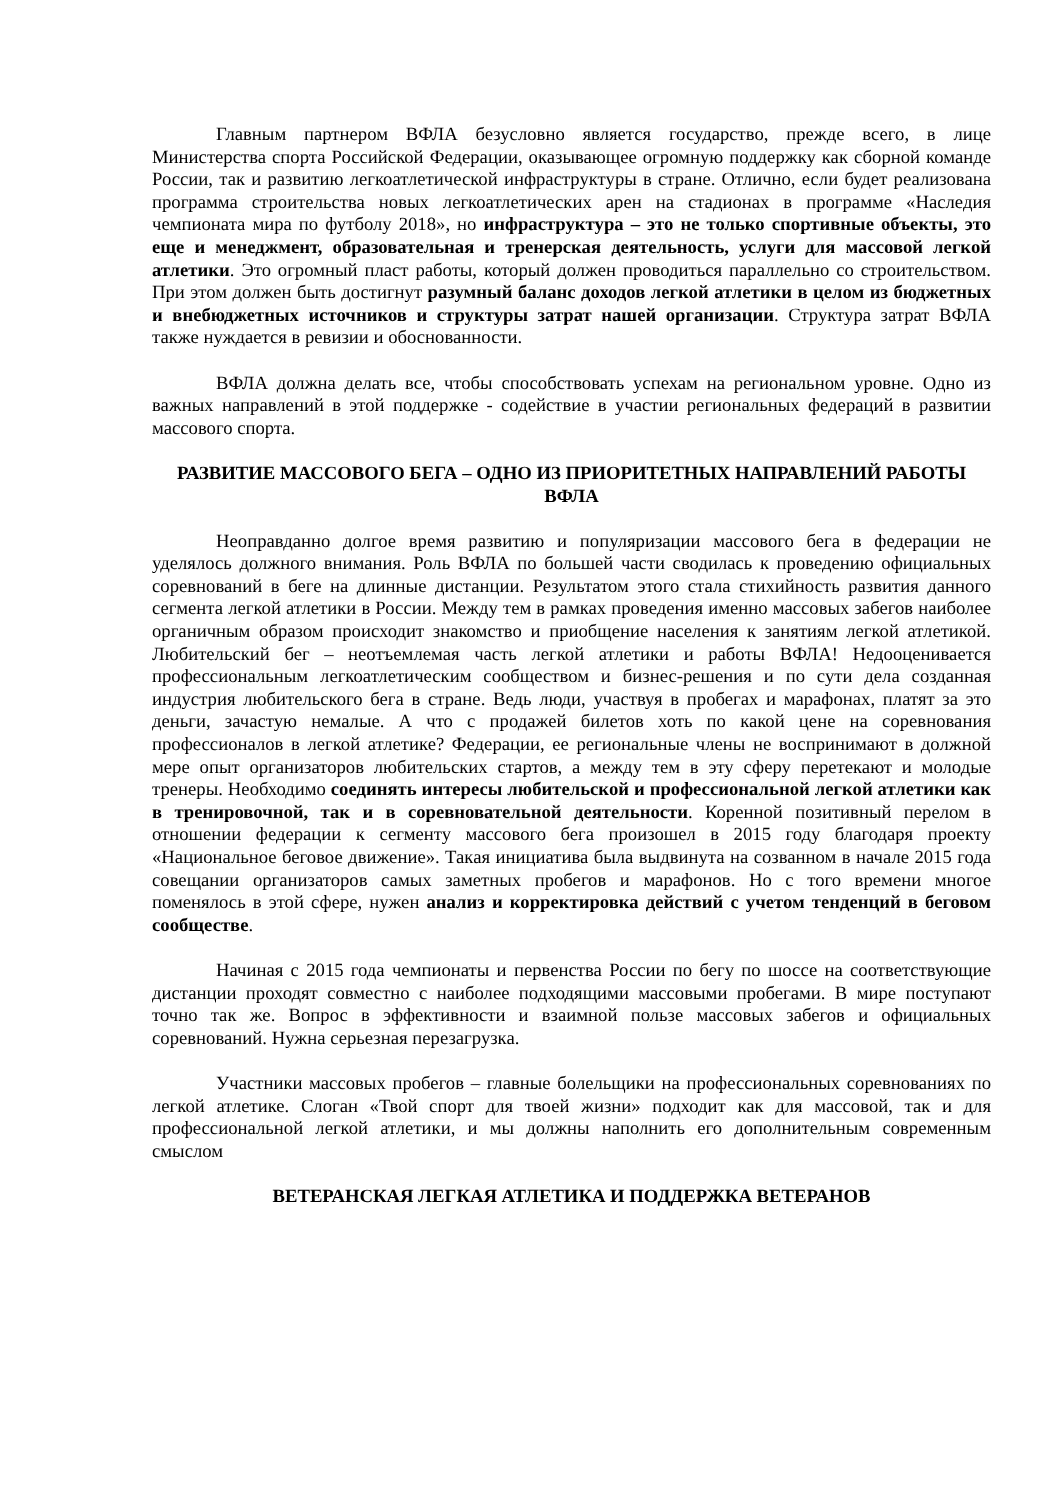Главным партнером ВФЛА безусловно является государство, прежде всего, в лице Министерства спорта Российской Федерации, оказывающее огромную поддержку как сборной команде России, так и развитию легкоатлетической инфраструктуры в стране. Отлично, если будет реализована программа строительства новых легкоатлетических арен на стадионах в программе «Наследия чемпионата мира по футболу 2018», но инфраструктура – это не только спортивные объекты, это еще и менеджмент, образовательная и тренерская деятельность, услуги для массовой легкой атлетики. Это огромный пласт работы, который должен проводиться параллельно со строительством. При этом должен быть достигнут разумный баланс доходов легкой атлетики в целом из бюджетных и внебюджетных источников и структуры затрат нашей организации. Структура затрат ВФЛА также нуждается в ревизии и обоснованности.
ВФЛА должна делать все, чтобы способствовать успехам на региональном уровне. Одно из важных направлений в этой поддержке - содействие в участии региональных федераций в развитии массового спорта.
РАЗВИТИЕ МАССОВОГО БЕГА – ОДНО ИЗ ПРИОРИТЕТНЫХ НАПРАВЛЕНИЙ РАБОТЫ ВФЛА
Неоправданно долгое время развитию и популяризации массового бега в федерации не уделялось должного внимания. Роль ВФЛА по большей части сводилась к проведению официальных соревнований в беге на длинные дистанции. Результатом этого стала стихийность развития данного сегмента легкой атлетики в России. Между тем в рамках проведения именно массовых забегов наиболее органичным образом происходит знакомство и приобщение населения к занятиям легкой атлетикой. Любительский бег – неотъемлемая часть легкой атлетики и работы ВФЛА! Недооценивается профессиональным легкоатлетическим сообществом и бизнес-решения и по сути дела созданная индустрия любительского бега в стране. Ведь люди, участвуя в пробегах и марафонах, платят за это деньги, зачастую немалые. А что с продажей билетов хоть по какой цене на соревнования профессионалов в легкой атлетике? Федерации, ее региональные члены не воспринимают в должной мере опыт организаторов любительских стартов, а между тем в эту сферу перетекают и молодые тренеры. Необходимо соединять интересы любительской и профессиональной легкой атлетики как в тренировочной, так и в соревновательной деятельности. Коренной позитивный перелом в отношении федерации к сегменту массового бега произошел в 2015 году благодаря проекту «Национальное беговое движение». Такая инициатива была выдвинута на созванном в начале 2015 года совещании организаторов самых заметных пробегов и марафонов. Но с того времени многое поменялось в этой сфере, нужен анализ и корректировка действий с учетом тенденций в беговом сообществе.
Начиная с 2015 года чемпионаты и первенства России по бегу по шоссе на соответствующие дистанции проходят совместно с наиболее подходящими массовыми пробегами. В мире поступают точно так же. Вопрос в эффективности и взаимной пользе массовых забегов и официальных соревнований. Нужна серьезная перезагрузка.
Участники массовых пробегов – главные болельщики на профессиональных соревнованиях по легкой атлетике. Слоган «Твой спорт для твоей жизни» подходит как для массовой, так и для профессиональной легкой атлетики, и мы должны наполнить его дополнительным современным смыслом
ВЕТЕРАНСКАЯ ЛЕГКАЯ АТЛЕТИКА И ПОДДЕРЖКА ВЕТЕРАНОВ